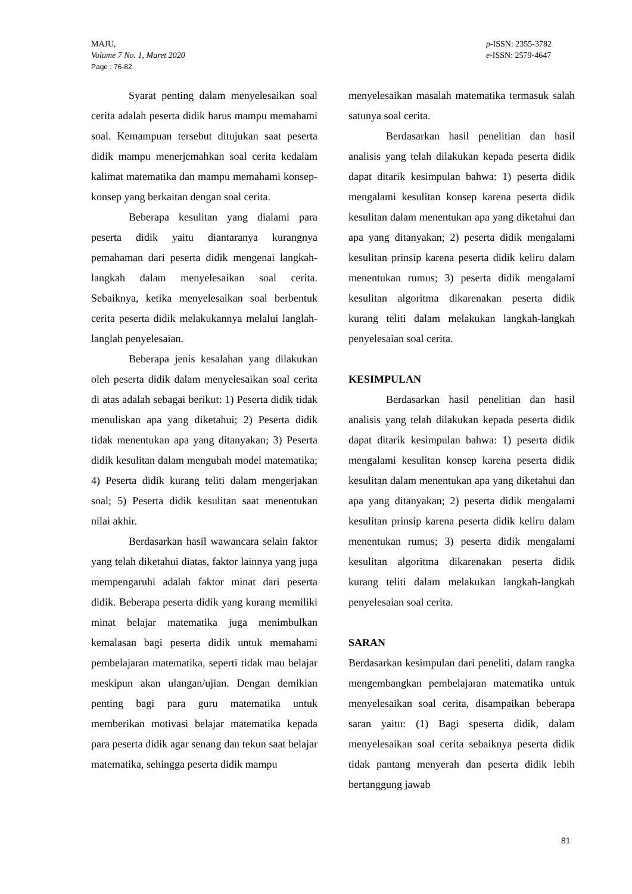MAJU,
Volume 7 No. 1, Maret 2020
Page : 76-82
p-ISSN: 2355-3782
e-ISSN: 2579-4647
Syarat penting dalam menyelesaikan soal cerita adalah peserta didik harus mampu memahami soal. Kemampuan tersebut ditujukan saat peserta didik mampu menerjemahkan soal cerita kedalam kalimat matematika dan mampu memahami konsep-konsep yang berkaitan dengan soal cerita.
Beberapa kesulitan yang dialami para peserta didik yaitu diantaranya kurangnya pemahaman dari peserta didik mengenai langkah-langkah dalam menyelesaikan soal cerita. Sebaiknya, ketika menyelesaikan soal berbentuk cerita peserta didik melakukannya melalui langlah-langlah penyelesaian.
Beberapa jenis kesalahan yang dilakukan oleh peserta didik dalam menyelesaikan soal cerita di atas adalah sebagai berikut: 1) Peserta didik tidak menuliskan apa yang diketahui; 2) Peserta didik tidak menentukan apa yang ditanyakan; 3) Peserta didik kesulitan dalam mengubah model matematika; 4) Peserta didik kurang teliti dalam mengerjakan soal; 5) Peserta didik kesulitan saat menentukan nilai akhir.
Berdasarkan hasil wawancara selain faktor yang telah diketahui diatas, faktor lainnya yang juga mempengaruhi adalah faktor minat dari peserta didik. Beberapa peserta didik yang kurang memiliki minat belajar matematika juga menimbulkan kemalasan bagi peserta didik untuk memahami pembelajaran matematika, seperti tidak mau belajar meskipun akan ulangan/ujian. Dengan demikian penting bagi para guru matematika untuk memberikan motivasi belajar matematika kepada para peserta didik agar senang dan tekun saat belajar matematika, sehingga peserta didik mampu
menyelesaikan masalah matematika termasuk salah satunya soal cerita.
Berdasarkan hasil penelitian dan hasil analisis yang telah dilakukan kepada peserta didik dapat ditarik kesimpulan bahwa: 1) peserta didik mengalami kesulitan konsep karena peserta didik kesulitan dalam menentukan apa yang diketahui dan apa yang ditanyakan; 2) peserta didik mengalami kesulitan prinsip karena peserta didik keliru dalam menentukan rumus; 3) peserta didik mengalami kesulitan algoritma dikarenakan peserta didik kurang teliti dalam melakukan langkah-langkah penyelesaian soal cerita.
KESIMPULAN
Berdasarkan hasil penelitian dan hasil analisis yang telah dilakukan kepada peserta didik dapat ditarik kesimpulan bahwa: 1) peserta didik mengalami kesulitan konsep karena peserta didik kesulitan dalam menentukan apa yang diketahui dan apa yang ditanyakan; 2) peserta didik mengalami kesulitan prinsip karena peserta didik keliru dalam menentukan rumus; 3) peserta didik mengalami kesulitan algoritma dikarenakan peserta didik kurang teliti dalam melakukan langkah-langkah penyelesaian soal cerita.
SARAN
Berdasarkan kesimpulan dari peneliti, dalam rangka mengembangkan pembelajaran matematika untuk menyelesaikan soal cerita, disampaikan beberapa saran yaitu: (1) Bagi speserta didik, dalam menyelesaikan soal cerita sebaiknya peserta didik tidak pantang menyerah dan peserta didik lebih bertanggung jawab
81